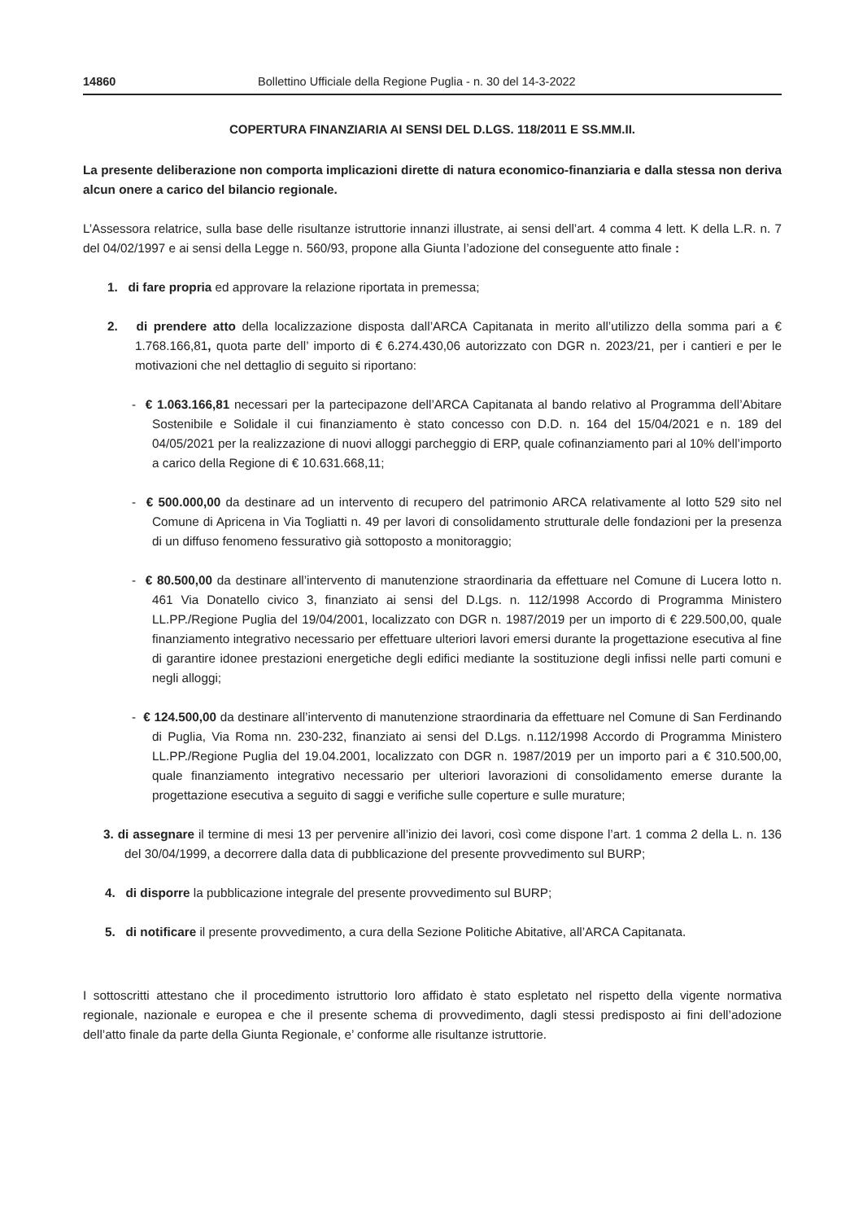14860 Bollettino Ufficiale della Regione Puglia - n. 30 del 14-3-2022
COPERTURA FINANZIARIA AI SENSI DEL D.LGS. 118/2011 E SS.MM.II.
La presente deliberazione non comporta implicazioni dirette di natura economico-finanziaria e dalla stessa non deriva alcun onere a carico del bilancio regionale.
L’Assessora relatrice, sulla base delle risultanze istruttorie innanzi illustrate, ai sensi dell’art. 4 comma 4 lett. K della L.R. n. 7 del 04/02/1997 e ai sensi della Legge n. 560/93, propone alla Giunta l’adozione del conseguente atto finale :
1. di fare propria ed approvare la relazione riportata in premessa;
2. di prendere atto della localizzazione disposta dall’ARCA Capitanata in merito all’utilizzo della somma pari a € 1.768.166,81, quota parte dell’ importo di € 6.274.430,06 autorizzato con DGR n. 2023/21, per i cantieri e per le motivazioni che nel dettaglio di seguito si riportano:
- € 1.063.166,81 necessari per la partecipazone dell’ARCA Capitanata al bando relativo al Programma dell’Abitare Sostenibile e Solidale il cui finanziamento è stato concesso con D.D. n. 164 del 15/04/2021 e n. 189 del 04/05/2021 per la realizzazione di nuovi alloggi parcheggio di ERP, quale cofinanziamento pari al 10% dell’importo a carico della Regione di € 10.631.668,11;
- € 500.000,00 da destinare ad un intervento di recupero del patrimonio ARCA relativamente al lotto 529 sito nel Comune di Apricena in Via Togliatti n. 49 per lavori di consolidamento strutturale delle fondazioni per la presenza di un diffuso fenomeno fessurativo già sottoposto a monitoraggio;
- € 80.500,00 da destinare all’intervento di manutenzione straordinaria da effettuare nel Comune di Lucera lotto n. 461 Via Donatello civico 3, finanziato ai sensi del D.Lgs. n. 112/1998 Accordo di Programma Ministero LL.PP./Regione Puglia del 19/04/2001, localizzato con DGR n. 1987/2019 per un importo di € 229.500,00, quale finanziamento integrativo necessario per effettuare ulteriori lavori emersi durante la progettazione esecutiva al fine di garantire idonee prestazioni energetiche degli edifici mediante la sostituzione degli infissi nelle parti comuni e negli alloggi;
- € 124.500,00 da destinare all’intervento di manutenzione straordinaria da effettuare nel Comune di San Ferdinando di Puglia, Via Roma nn. 230-232, finanziato ai sensi del D.Lgs. n.112/1998 Accordo di Programma Ministero LL.PP./Regione Puglia del 19.04.2001, localizzato con DGR n. 1987/2019 per un importo pari a € 310.500,00, quale finanziamento integrativo necessario per ulteriori lavorazioni di consolidamento emerse durante la progettazione esecutiva a seguito di saggi e verifiche sulle coperture e sulle murature;
3. di assegnare il termine di mesi 13 per pervenire all’inizio dei lavori, così come dispone l’art. 1 comma 2 della L. n. 136 del 30/04/1999, a decorrere dalla data di pubblicazione del presente provvedimento sul BURP;
4. di disporre la pubblicazione integrale del presente provvedimento sul BURP;
5. di notificare il presente provvedimento, a cura della Sezione Politiche Abitative, all’ARCA Capitanata.
I sottoscritti attestano che il procedimento istruttorio loro affidato è stato espletato nel rispetto della vigente normativa regionale, nazionale e europea e che il presente schema di provvedimento, dagli stessi predisposto ai fini dell’adozione dell’atto finale da parte della Giunta Regionale, e’ conforme alle risultanze istruttorie.